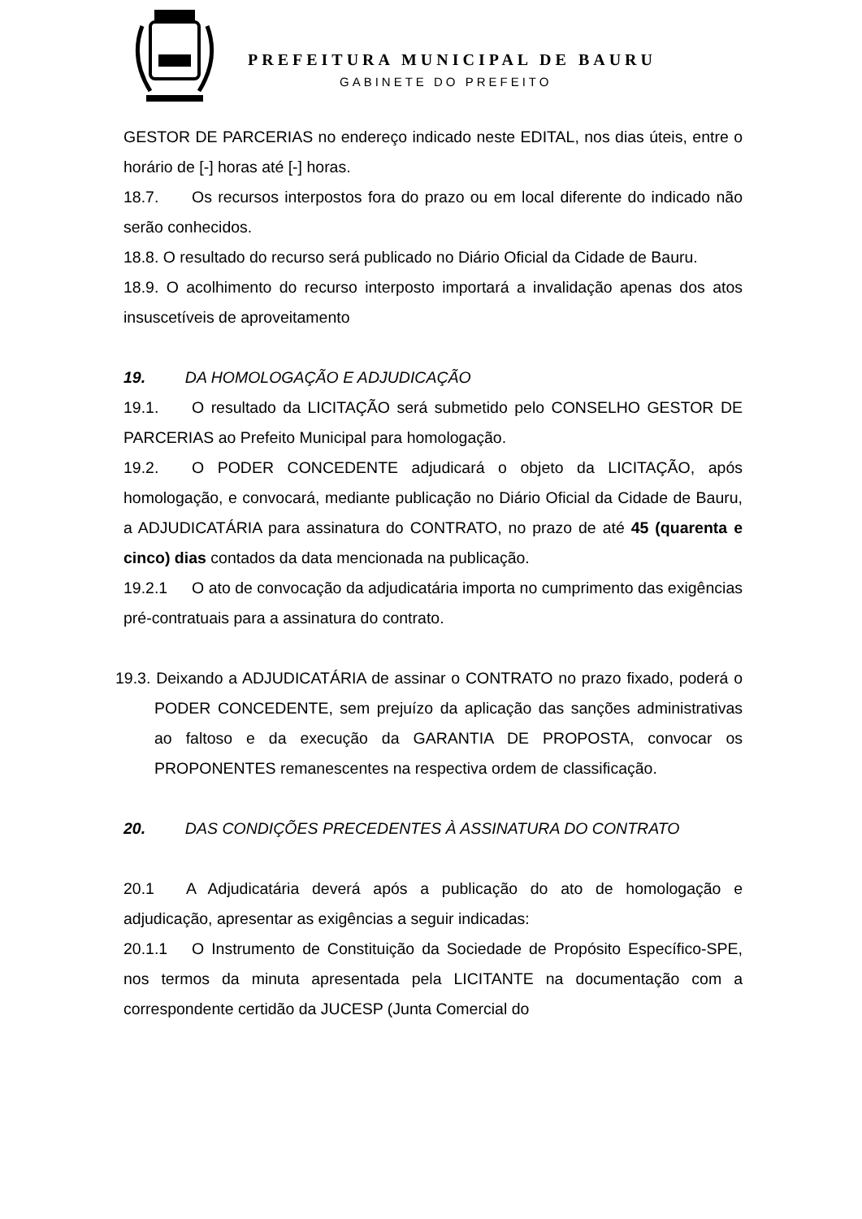PREFEITURA MUNICIPAL DE BAURU
GABINETE DO PREFEITO
GESTOR DE PARCERIAS no endereço indicado neste EDITAL, nos dias úteis, entre o horário de [-] horas até [-] horas.
18.7. Os recursos interpostos fora do prazo ou em local diferente do indicado não serão conhecidos.
18.8. O resultado do recurso será publicado no Diário Oficial da Cidade de Bauru.
18.9. O acolhimento do recurso interposto importará a invalidação apenas dos atos insuscetíveis de aproveitamento
19. DA HOMOLOGAÇÃO E ADJUDICAÇÃO
19.1. O resultado da LICITAÇÃO será submetido pelo CONSELHO GESTOR DE PARCERIAS ao Prefeito Municipal para homologação.
19.2. O PODER CONCEDENTE adjudicará o objeto da LICITAÇÃO, após homologação, e convocará, mediante publicação no Diário Oficial da Cidade de Bauru, a ADJUDICATÁRIA para assinatura do CONTRATO, no prazo de até 45 (quarenta e cinco) dias contados da data mencionada na publicação.
19.2.1 O ato de convocação da adjudicatária importa no cumprimento das exigências pré-contratuais para a assinatura do contrato.
19.3. Deixando a ADJUDICATÁRIA de assinar o CONTRATO no prazo fixado, poderá o PODER CONCEDENTE, sem prejuízo da aplicação das sanções administrativas ao faltoso e da execução da GARANTIA DE PROPOSTA, convocar os PROPONENTES remanescentes na respectiva ordem de classificação.
20. DAS CONDIÇÕES PRECEDENTES À ASSINATURA DO CONTRATO
20.1 A Adjudicatária deverá após a publicação do ato de homologação e adjudicação, apresentar as exigências a seguir indicadas:
20.1.1 O Instrumento de Constituição da Sociedade de Propósito Específico-SPE, nos termos da minuta apresentada pela LICITANTE na documentação com a correspondente certidão da JUCESP (Junta Comercial do